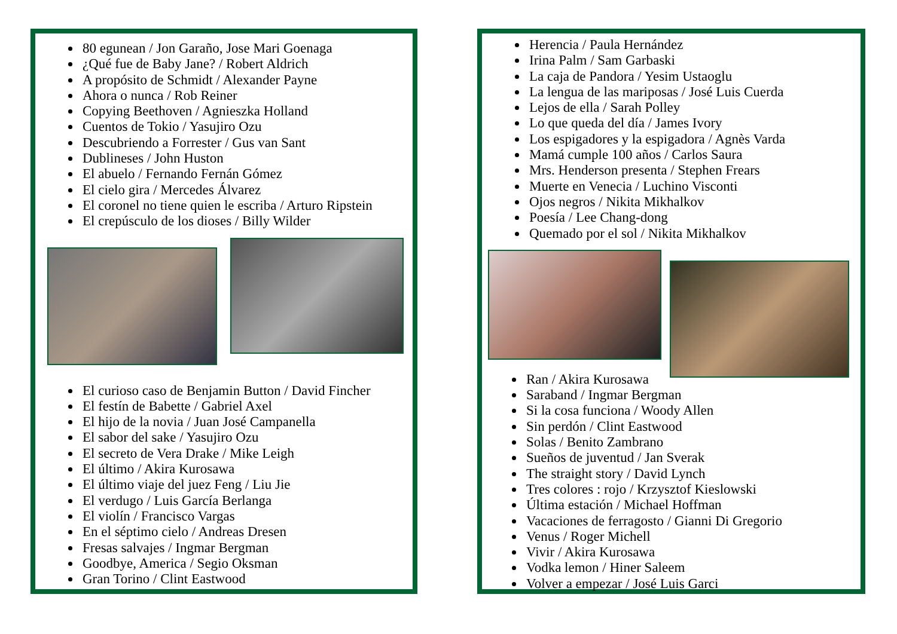80 egunean / Jon Garaño, Jose Mari Goenaga
¿Qué fue de Baby Jane? / Robert Aldrich
A propósito de Schmidt / Alexander Payne
Ahora o nunca / Rob Reiner
Copying Beethoven / Agnieszka Holland
Cuentos de Tokio / Yasujiro Ozu
Descubriendo a Forrester / Gus van Sant
Dublineses / John Huston
El abuelo / Fernando Fernán Gómez
El cielo gira / Mercedes Álvarez
El coronel no tiene quien le escriba / Arturo Ripstein
El crepúsculo de los dioses / Billy Wilder
El curioso caso de Benjamin Button / David Fincher
El festín de Babette / Gabriel Axel
El hijo de la novia / Juan José Campanella
El sabor del sake / Yasujiro Ozu
El secreto de Vera Drake / Mike Leigh
El último / Akira Kurosawa
El último viaje del juez Feng / Liu Jie
El verdugo / Luis García Berlanga
El violín / Francisco Vargas
En el séptimo cielo / Andreas Dresen
Fresas salvajes / Ingmar Bergman
Goodbye, America / Segio Oksman
Gran Torino / Clint Eastwood
Herencia / Paula Hernández
Irina Palm / Sam Garbaski
La caja de Pandora / Yesim Ustaoglu
La lengua de las mariposas / José Luis Cuerda
Lejos de ella / Sarah Polley
Lo que queda del día / James Ivory
Los espigadores y la espigadora / Agnès Varda
Mamá cumple 100 años / Carlos Saura
Mrs. Henderson presenta / Stephen Frears
Muerte en Venecia / Luchino Visconti
Ojos negros / Nikita Mikhalkov
Poesía / Lee Chang-dong
Quemado por el sol / Nikita Mikhalkov
Ran / Akira Kurosawa
Saraband / Ingmar Bergman
Si la cosa funciona / Woody Allen
Sin perdón / Clint Eastwood
Solas / Benito Zambrano
Sueños de juventud / Jan Sverak
The straight story / David Lynch
Tres colores : rojo / Krzysztof Kieslowski
Última estación / Michael Hoffman
Vacaciones de ferragosto / Gianni Di Gregorio
Venus / Roger Michell
Vivir / Akira Kurosawa
Vodka lemon / Hiner Saleem
Volver a empezar / José Luis Garci